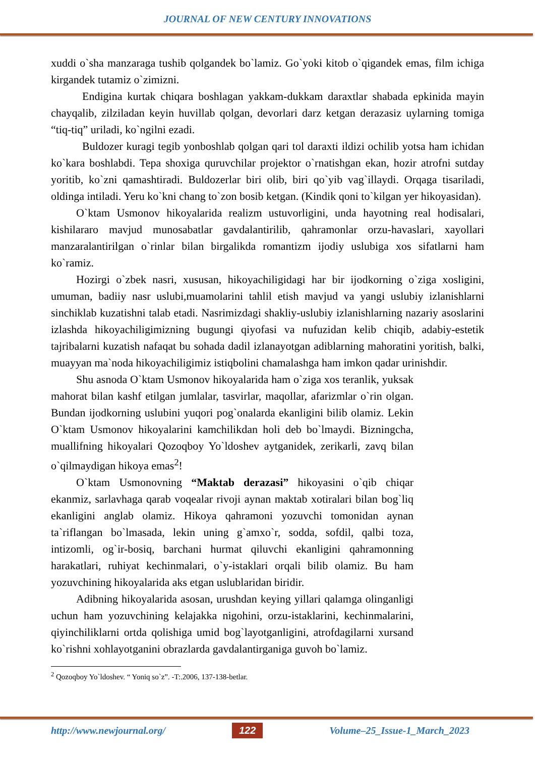JOURNAL OF NEW CENTURY INNOVATIONS
xuddi o`sha manzaraga tushib qolgandek bo`lamiz. Go`yoki kitob o`qigandek emas, film ichiga kirgandek tutamiz o`zimizni.
Endigina kurtak chiqara boshlagan yakkam-dukkam daraxtlar shabada epkinida mayin chayqalib, zilziladan keyin huvillab qolgan, devorlari darz ketgan derazasiz uylarning tomiga “tiq-tiq” uriladi, ko`ngilni ezadi.
Buldozer kuragi tegib yonboshlab qolgan qari tol daraxti ildizi ochilib yotsa ham ichidan ko`kara boshlabdi. Tepa shoxiga quruvchilar projektor o`rnatishgan ekan, hozir atrofni sutday yoritib, ko`zni qamashtiradi. Buldozerlar biri olib, biri qo`yib vag`illaydi. Orqaga tisariladi, oldinga intiladi. Yeru ko`kni chang to`zon bosib ketgan. (Kindik qoni to`kilgan yer hikoyasidan).
O`ktam Usmonov hikoyalarida realizm ustuvorligini, unda hayotning real hodisalari, kishilararo mavjud munosabatlar gavdalantirilib, qahramonlar orzu-havaslari, xayollari manzaralantirilgan o`rinlar bilan birgalikda romantizm ijodiy uslubiga xos sifatlarni ham ko`ramiz.
Hozirgi o`zbek nasri, xususan, hikoyachiligidagi har bir ijodkorning o`ziga xosligini, umuman, badiiy nasr uslubi,muamolarini tahlil etish mavjud va yangi uslubiy izlanishlarni sinchiklab kuzatishni talab etadi. Nasrimizdagi shakliy-uslubiy izlanishlarning nazariy asoslarini izlashda hikoyachiligimizning bugungi qiyofasi va nufuzidan kelib chiqib, adabiy-estetik tajribalarni kuzatish nafaqat bu sohada dadil izlanayotgan adiblarning mahoratini yoritish, balki, muayyan ma`noda hikoyachiligimiz istiqbolini chamalashga ham imkon qadar urinishdir.
Shu asnoda O`ktam Usmonov hikoyalarida ham o`ziga xos teranlik, yuksak mahorat bilan kashf etilgan jumlalar, tasvirlar, maqollar, afarizmlar o`rin olgan. Bundan ijodkorning uslubini yuqori pog`onalarda ekanligini bilib olamiz. Lekin O`ktam Usmonov hikoyalarini kamchilikdan holi deb bo`lmaydi. Bizningcha, muallifning hikoyalari Qozoqboy Yo`ldoshev aytganidek, zerikarli, zavq bilan o`qilmaydigan hikoya emas<sup>2</sup>!
O`ktam Usmonovning “Maktab derazasi” hikoyasini o`qib chiqar ekanmiz, sarlavhaga qarab voqealar rivoji aynan maktab xotiralari bilan bog`liq ekanligini anglab olamiz. Hikoya qahramoni yozuvchi tomonidan aynan ta`riflangan bo`lmasada, lekin uning g`amxo`r, sodda, sofdil, qalbi toza, intizomli, og`ir-bosiq, barchani hurmat qiluvchi ekanligini qahramonning harakatlari, ruhiyat kechinmalari, o`y-istaklari orqali bilib olamiz. Bu ham yozuvchining hikoyalarida aks etgan uslublaridan biridir.
Adibning hikoyalarida asosan, urushdan keying yillari qalamga olinganligi uchun ham yozuvchining kelajakka nigohini, orzu-istaklarini, kechinmalarini, qiyinchiliklarni ortda qolishiga umid bog`layotganligini, atrofdagilarni xursand ko`rishni xohlayotganini obrazlarda gavdalantirganiga guvoh bo`lamiz.
<sup>2</sup> Qozoqboy Yo`ldoshev. “ Yoniq so`z”. -T:.2006, 137-138-betlar.
http://www.newjournal.org/ 122 Volume–25_Issue-1_March_2023